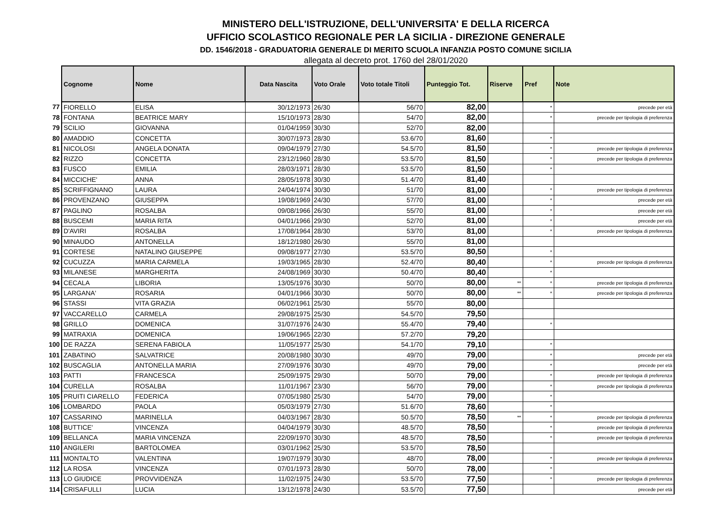MINISTERO DELL'ISTRUZIONE, DELL'UNIVERSITA' E DELLA RICERCA
UFFICIO SCOLASTICO REGIONALE PER LA SICILIA - DIREZIONE GENERALE
DD. 1546/2018 - GRADUATORIA GENERALE DI MERITO SCUOLA INFANZIA POSTO COMUNE SICILIA
allegata al decreto prot. 1760 del 28/01/2020
| | Cognome | Nome | Data Nascita | Voto Orale | Voto totale Titoli | Punteggio Tot. | Riserve | Pref | Note |
| 77 | FIORELLO | ELISA | 30/12/1973 | 26/30 | 56/70 | 82,00 | | * | precede per età |
| 78 | FONTANA | BEATRICE MARY | 15/10/1973 | 28/30 | 54/70 | 82,00 | | * | precede per tipologia di preferenza |
| 79 | SCILIO | GIOVANNA | 01/04/1959 | 30/30 | 52/70 | 82,00 | | | |
| 80 | AMADDIO | CONCETTA | 30/07/1973 | 28/30 | 53.6/70 | 81,60 | | * | |
| 81 | NICOLOSI | ANGELA DONATA | 09/04/1979 | 27/30 | 54.5/70 | 81,50 | | * | precede per tipologia di preferenza |
| 82 | RIZZO | CONCETTA | 23/12/1960 | 28/30 | 53.5/70 | 81,50 | | * | precede per tipologia di preferenza |
| 83 | FUSCO | EMILIA | 28/03/1971 | 28/30 | 53.5/70 | 81,50 | | * | |
| 84 | MICCICHE' | ANNA | 28/05/1978 | 30/30 | 51.4/70 | 81,40 | | | |
| 85 | SCRIFFIGNANO | LAURA | 24/04/1974 | 30/30 | 51/70 | 81,00 | | * | precede per tipologia di preferenza |
| 86 | PROVENZANO | GIUSEPPA | 19/08/1969 | 24/30 | 57/70 | 81,00 | | * | precede per età |
| 87 | PAGLINO | ROSALBA | 09/08/1966 | 26/30 | 55/70 | 81,00 | | * | precede per età |
| 88 | BUSCEMI | MARIA RITA | 04/01/1966 | 29/30 | 52/70 | 81,00 | | * | precede per età |
| 89 | D'AVIRI | ROSALBA | 17/08/1964 | 28/30 | 53/70 | 81,00 | | * | precede per tipologia di preferenza |
| 90 | MINAUDO | ANTONELLA | 18/12/1980 | 26/30 | 55/70 | 81,00 | | | |
| 91 | CORTESE | NATALINO GIUSEPPE | 09/08/1977 | 27/30 | 53.5/70 | 80,50 | | * | |
| 92 | CUCUZZA | MARIA CARMELA | 19/03/1965 | 28/30 | 52.4/70 | 80,40 | | * | precede per tipologia di preferenza |
| 93 | MILANESE | MARGHERITA | 24/08/1969 | 30/30 | 50.4/70 | 80,40 | | * | |
| 94 | CECALA | LIBORIA | 13/05/1976 | 30/30 | 50/70 | 80,00 | ** | * | precede per tipologia di preferenza |
| 95 | LARGANA' | ROSARIA | 04/01/1966 | 30/30 | 50/70 | 80,00 | ** | * | precede per tipologia di preferenza |
| 96 | STASSI | VITA GRAZIA | 06/02/1961 | 25/30 | 55/70 | 80,00 | | | |
| 97 | VACCARELLO | CARMELA | 29/08/1975 | 25/30 | 54.5/70 | 79,50 | | | |
| 98 | GRILLO | DOMENICA | 31/07/1976 | 24/30 | 55.4/70 | 79,40 | | * | |
| 99 | MATRAXIA | DOMENICA | 19/06/1965 | 22/30 | 57.2/70 | 79,20 | | | |
| 100 | DE RAZZA | SERENA FABIOLA | 11/05/1977 | 25/30 | 54.1/70 | 79,10 | | * | |
| 101 | ZABATINO | SALVATRICE | 20/08/1980 | 30/30 | 49/70 | 79,00 | | * | precede per età |
| 102 | BUSCAGLIA | ANTONELLA MARIA | 27/09/1976 | 30/30 | 49/70 | 79,00 | | * | precede per età |
| 103 | PATTI | FRANCESCA | 25/09/1975 | 29/30 | 50/70 | 79,00 | | * | precede per tipologia di preferenza |
| 104 | CURELLA | ROSALBA | 11/01/1967 | 23/30 | 56/70 | 79,00 | | * | precede per tipologia di preferenza |
| 105 | PRUITI CIARELLO | FEDERICA | 07/05/1980 | 25/30 | 54/70 | 79,00 | | * | |
| 106 | LOMBARDO | PAOLA | 05/03/1979 | 27/30 | 51.6/70 | 78,60 | | * | |
| 107 | CASSARINO | MARINELLA | 04/03/1967 | 28/30 | 50.5/70 | 78,50 | ** | * | precede per tipologia di preferenza |
| 108 | BUTTICE' | VINCENZA | 04/04/1979 | 30/30 | 48.5/70 | 78,50 | | * | precede per tipologia di preferenza |
| 109 | BELLANCA | MARIA VINCENZA | 22/09/1970 | 30/30 | 48.5/70 | 78,50 | | * | precede per tipologia di preferenza |
| 110 | ANGILERI | BARTOLOMEA | 03/01/1962 | 25/30 | 53.5/70 | 78,50 | | | |
| 111 | MONTALTO | VALENTINA | 19/07/1979 | 30/30 | 48/70 | 78,00 | | * | precede per tipologia di preferenza |
| 112 | LA ROSA | VINCENZA | 07/01/1973 | 28/30 | 50/70 | 78,00 | | * | |
| 113 | LO GIUDICE | PROVVIDENZA | 11/02/1975 | 24/30 | 53.5/70 | 77,50 | | * | precede per tipologia di preferenza |
| 114 | CRISAFULLI | LUCIA | 13/12/1978 | 24/30 | 53.5/70 | 77,50 | | | precede per età |